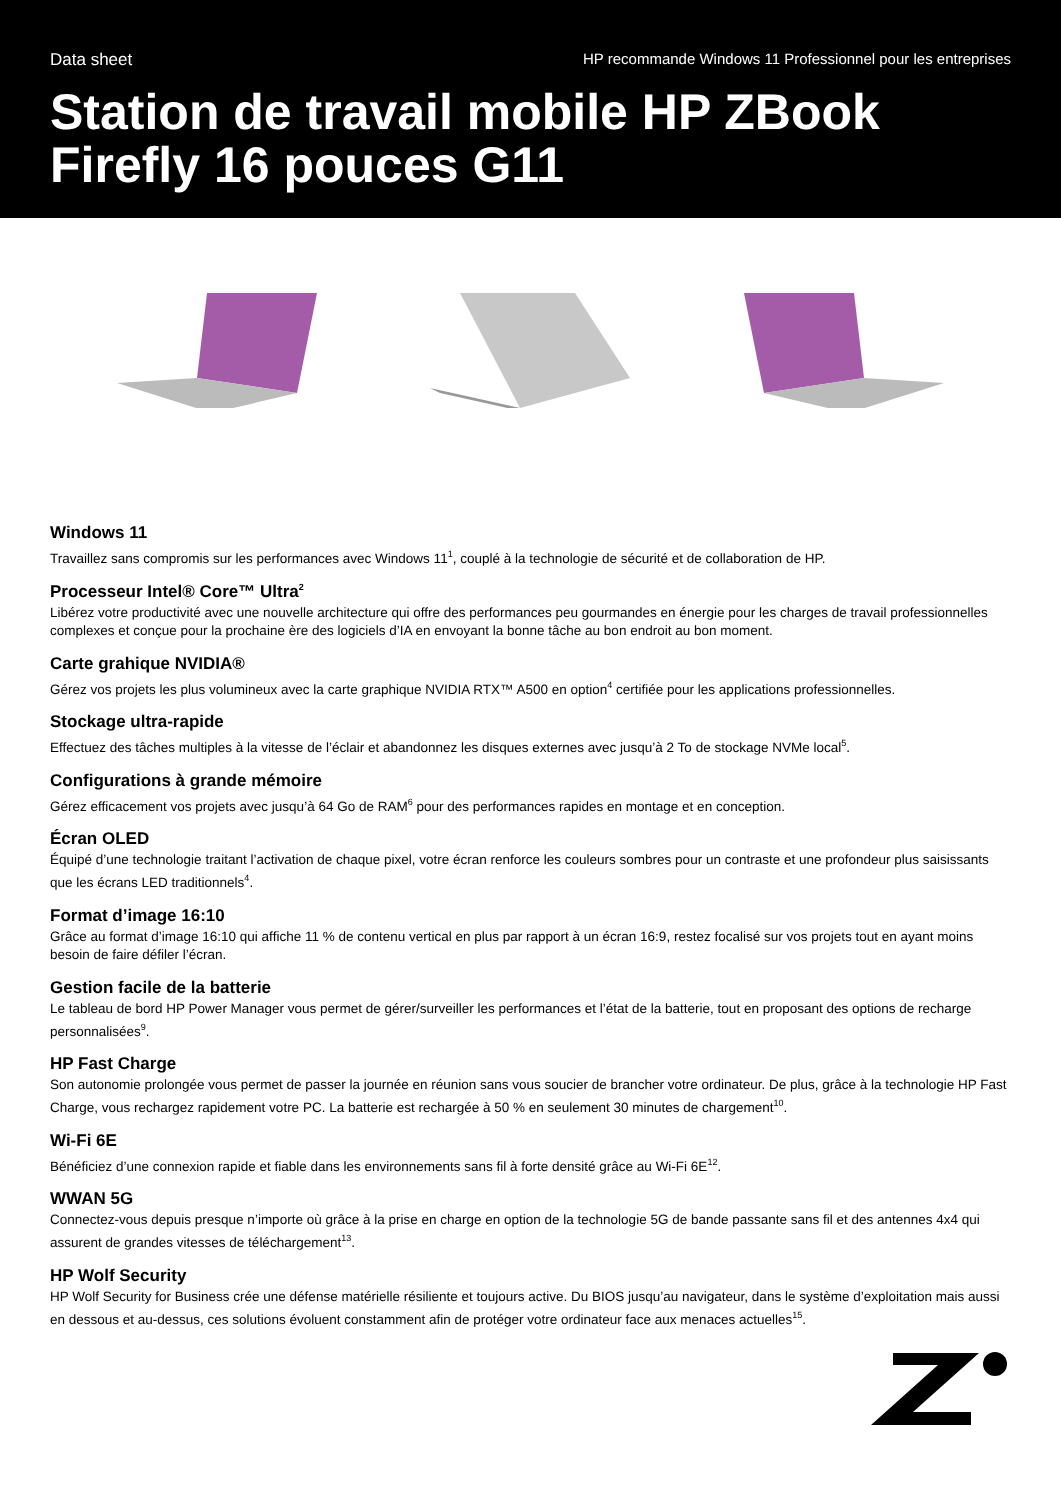Data sheet HP recommande Windows 11 Professionnel pour les entreprises
Station de travail mobile HP ZBook Firefly 16 pouces G11
Windows 11
Travaillez sans compromis sur les performances avec Windows 11<sup>1</sup>, couplé à la technologie de sécurité et de collaboration de HP.
Processeur Intel® Core™ Ultra<sup>2</sup>
Libérez votre productivité avec une nouvelle architecture qui offre des performances peu gourmandes en énergie pour les charges de travail professionnelles complexes et conçue pour la prochaine ère des logiciels d’IA en envoyant la bonne tâche au bon endroit au bon moment.
Carte grahique NVIDIA®
Gérez vos projets les plus volumineux avec la carte graphique NVIDIA RTX™ A500 en option<sup>4</sup> certifiée pour les applications professionnelles.
Stockage ultra-rapide
Effectuez des tâches multiples à la vitesse de l’éclair et abandonnez les disques externes avec jusqu’à 2 To de stockage NVMe local<sup>5</sup>.
Configurations à grande mémoire
Gérez efficacement vos projets avec jusqu’à 64 Go de RAM<sup>6</sup> pour des performances rapides en montage et en conception.
Écran OLED
Équipé d’une technologie traitant l’activation de chaque pixel, votre écran renforce les couleurs sombres pour un contraste et une profondeur plus saisissants que les écrans LED traditionnels<sup>4</sup>.
Format d’image 16:10
Grâce au format d’image 16:10 qui affiche 11 % de contenu vertical en plus par rapport à un écran 16:9, restez focalisé sur vos projets tout en ayant moins besoin de faire défiler l’écran.
Gestion facile de la batterie
Le tableau de bord HP Power Manager vous permet de gérer/surveiller les performances et l’état de la batterie, tout en proposant des options de recharge personnalisées<sup>9</sup>.
HP Fast Charge
Son autonomie prolongée vous permet de passer la journée en réunion sans vous soucier de brancher votre ordinateur. De plus, grâce à la technologie HP Fast Charge, vous rechargez rapidement votre PC. La batterie est rechargée à 50 % en seulement 30 minutes de chargement<sup>10</sup>.
Wi-Fi 6E
Bénéficiez d’une connexion rapide et fiable dans les environnements sans fil à forte densité grâce au Wi-Fi 6E<sup>12</sup>.
WWAN 5G
Connectez-vous depuis presque n’importe où grâce à la prise en charge en option de la technologie 5G de bande passante sans fil et des antennes 4x4 qui assurent de grandes vitesses de téléchargement<sup>13</sup>.
HP Wolf Security
HP Wolf Security for Business crée une défense matérielle résiliente et toujours active. Du BIOS jusqu’au navigateur, dans le système d’exploitation mais aussi en dessous et au-dessus, ces solutions évoluent constamment afin de protéger votre ordinateur face aux menaces actuelles<sup>15</sup>.